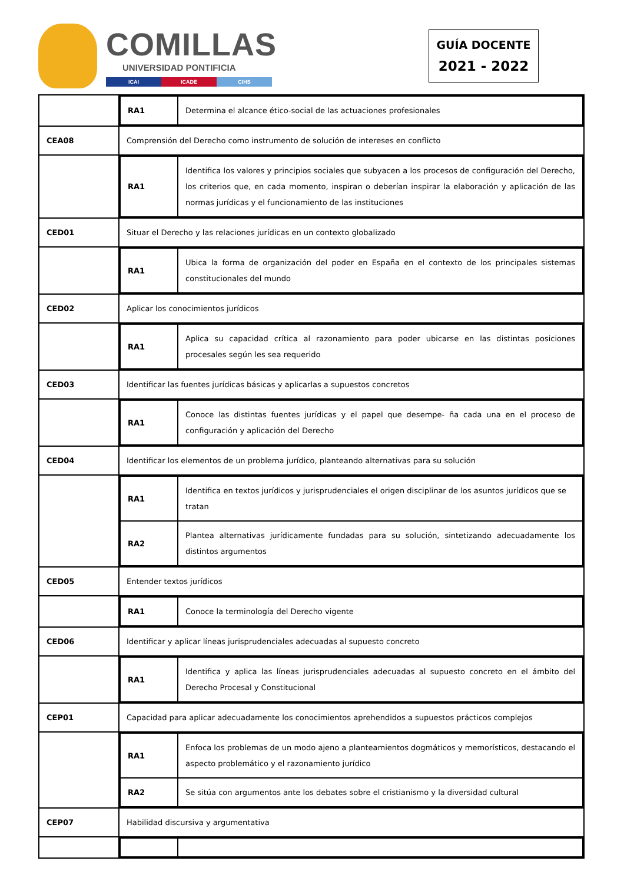COMILLAS
UNIVERSIDAD PONTIFICIA
ICAI ICADE CIHS
GUÍA DOCENTE
2021 - 2022
| | / RA1 / Determina el alcance ético-social de las actuaciones profesionales / |
| CEA08 | Comprensión del Derecho como instrumento de solución de intereses en conflicto |
| | / RA1 / Identifica los valores y principios sociales que subyacen a los procesos de configuración del Derecho, los criterios que, en cada momento, inspiran o deberían inspirar la elaboración y aplicación de las normas jurídicas y el funcionamiento de las instituciones / |
| CED01 | Situar el Derecho y las relaciones jurídicas en un contexto globalizado |
| | / RA1 / Ubica la forma de organización del poder en España en el contexto de los principales sistemas constitucionales del mundo / |
| CED02 | Aplicar los conocimientos jurídicos |
| | / RA1 / Aplica su capacidad crítica al razonamiento para poder ubicarse en las distintas posiciones procesales según les sea requerido / |
| CED03 | Identificar las fuentes jurídicas básicas y aplicarlas a supuestos concretos |
| | / RA1 / Conoce las distintas fuentes jurídicas y el papel que desempe- ña cada una en el proceso de configuración y aplicación del Derecho / |
| CED04 | Identificar los elementos de un problema jurídico, planteando alternativas para su solución |
| | / RA1 / Identifica en textos jurídicos y jurisprudenciales el origen disciplinar de los asuntos jurídicos que se tratan / / RA2 / Plantea alternativas jurídicamente fundadas para su solución, sintetizando adecuadamente los distintos argumentos / |
| CED05 | Entender textos jurídicos |
| | / RA1 / Conoce la terminología del Derecho vigente / |
| CED06 | Identificar y aplicar líneas jurisprudenciales adecuadas al supuesto concreto |
| | / RA1 / Identifica y aplica las líneas jurisprudenciales adecuadas al supuesto concreto en el ámbito del Derecho Procesal y Constitucional / |
| CEP01 | Capacidad para aplicar adecuadamente los conocimientos aprehendidos a supuestos prácticos complejos |
| | / RA1 / Enfoca los problemas de un modo ajeno a planteamientos dogmáticos y memorísticos, destacando el aspecto problemático y el razonamiento jurídico / / RA2 / Se sitúa con argumentos ante los debates sobre el cristianismo y la diversidad cultural / |
| CEP07 | Habilidad discursiva y argumentativa |